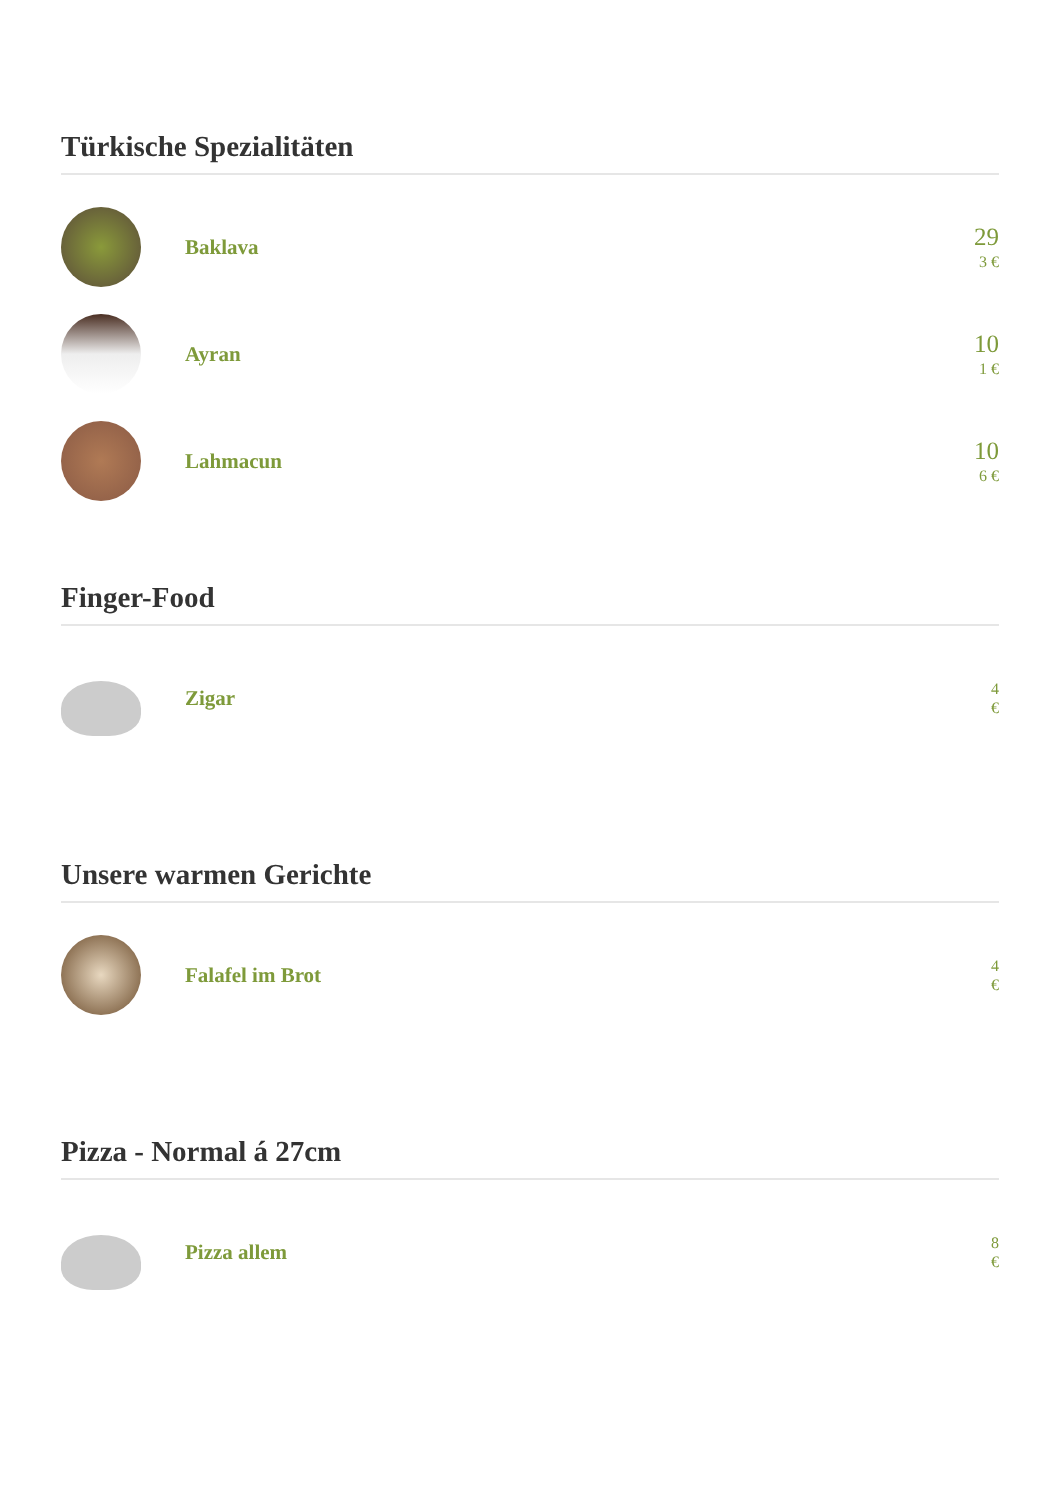Türkische Spezialitäten
Baklava
29
3 €
Ayran
10
1 €
Lahmacun
10
6 €
Finger-Food
Zigar
4
€
Unsere warmen Gerichte
Falafel im Brot
4
€
Pizza - Normal á 27cm
Pizza allem
8
€